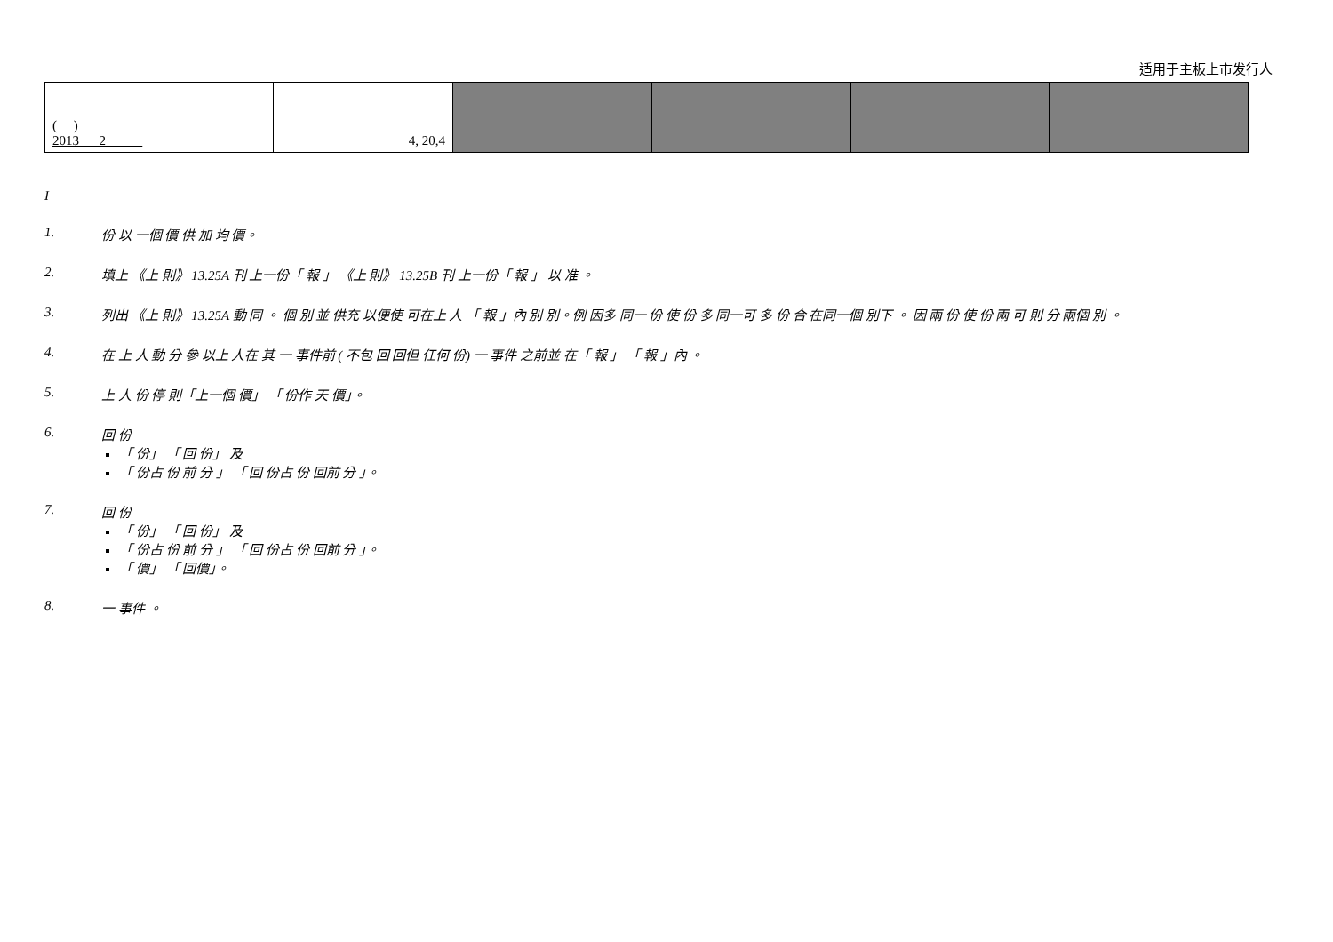适用于主板上市发行人
| ( ) 2013 2 | 4, 20,4 | | | | |
I
1. 份 以 一個 價 供 加 均 價。
2. 填上 《上 則》 13.25A 刊 上一份「 報 」 《上 則》 13.25B 刊 上一份「 報 」 以 准 。
3. 列出 《上 則》 13.25A 動 同 。 個 別 並 供充 以便使 可在上 人 「 報 」內 別 別。例 因多 同一 份 使 份 多 同一可 多 份 合 在同一個 別下 。 因 兩 份 使 份 兩 可 則 分 兩個 別 。
4. 在 上 人 動 分 參 以上 人在 其 一 事件前 ( 不包 回 回但 任何 份) 一 事件 之前並 在「 報 」 「 報 」內 。
5. 上 人 份 停 則「上一個 價」 「 份作 天 價」。
6. 回 份
「 份」 「 回 份」 及
「 份占 份 前 分 」 「 回 份占 份 回前 分 」。
7. 回 份
「 份」 「 回 份」 及
「 份占 份 前 分 」 「 回 份占 份 回前 分 」。
「 價」 「 回價」。
8. 一 事件 。